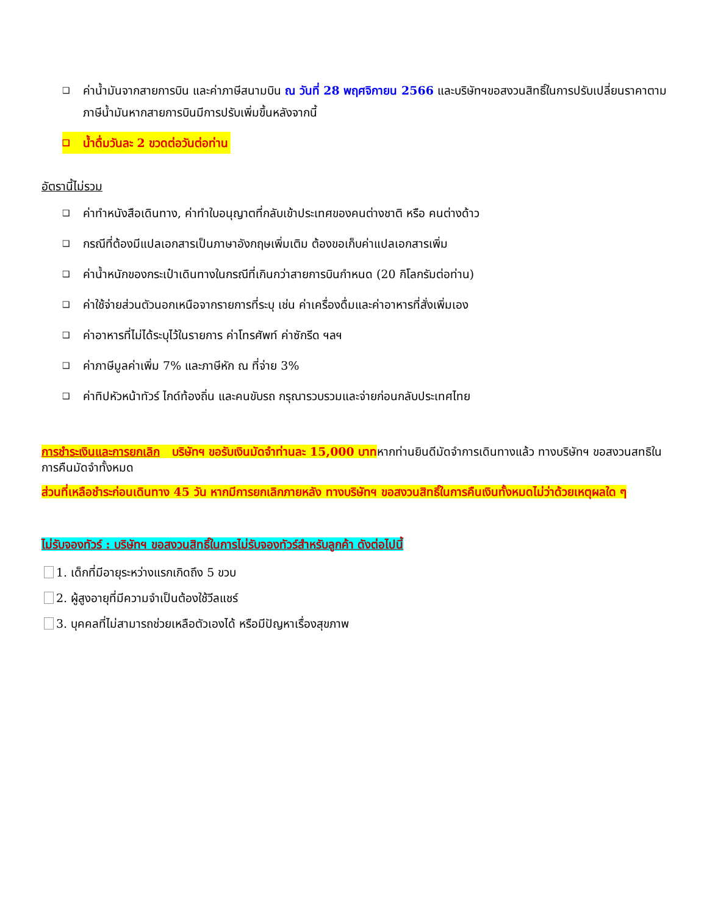❑ ค่าน้ำมันจากสายการบิน และค่าภาษีสนามบิน ณ วันที่ 28 พฤศจิกายน 2566 และบริษัทฯขอสงวนสิทธิ์ในการปรับเปลี่ยนราคาตามภาษีน้ำมันหากสายการบินมีการปรับเพิ่มขึ้นหลังจากนี้
❑ น้ำดื่มวันละ 2 ขวดต่อวันต่อท่าน
อัตรานี้ไม่รวม
❑ ค่าทำหนังสือเดินทาง, ค่าทำใบอนุญาตที่กลับเข้าประเทศของคนต่างชาติ หรือ คนต่างด้าว
❑ กรณีที่ต้องมีแปลเอกสารเป็นภาษาอังกฤษเพิ่มเติม ต้องขอเก็บค่าแปลเอกสารเพิ่ม
❑ ค่าน้ำหนักของกระเป๋าเดินทางในกรณีที่เกินกว่าสายการบินกำหนด (20 กิโลกรัมต่อท่าน)
❑ ค่าใช้จ่ายส่วนตัวนอกเหนือจากรายการที่ระบุ เช่น ค่าเครื่องดื่มและค่าอาหารที่สั่งเพิ่มเอง
❑ ค่าอาหารที่ไม่ได้ระบุไว้ในรายการ ค่าโทรศัพท์ ค่าซักรีด ฯลฯ
❑ ค่าภาษีมูลค่าเพิ่ม 7% และภาษีหัก ณ ที่จ่าย 3%
❑ ค่าทิปหัวหน้าทัวร์ ไกด์ท้องถิ่น และคนขับรถ กรุณารวบรวมและจ่ายก่อนกลับประเทศไทย
การชำระเงินและการยกเลิก บริษัทฯ ขอรับเงินมัดจำท่านละ 15,000 บาทหากท่านยินดีมัดจำการเดินทางแล้ว ทางบริษัทฯ ขอสงวนสทธิในการคืนมัดจำทั้งหมด
ส่วนที่เหลือชำระก่อนเดินทาง 45 วัน หากมีการยกเลิกภายหลัง ทางบริษัทฯ ขอสงวนสิทธิ์ในการคืนเงินทั้งหมดไม่ว่าด้วยเหตุผลใด ๆ
ไม่รับจองทัวร์ : บริษัทฯ ขอสงวนสิทธิ์ในการไม่รับจองทัวร์สำหรับลูกค้า ดังต่อไปนี้
1. เด็กที่มีอายุระหว่างแรกเกิดถึง 5 ขวบ
2. ผู้สูงอายุที่มีความจำเป็นต้องใช้วีลแชร์
3. บุคคลที่ไม่สามารถช่วยเหลือตัวเองได้ หรือมีปัญหาเรื่องสุขภาพ